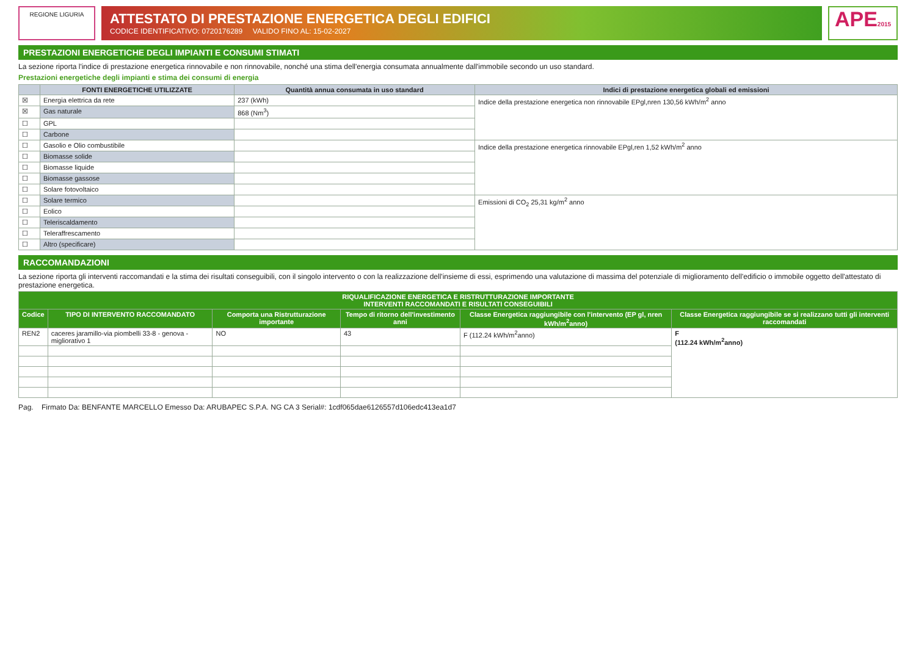REGIONE LIGURIA
ATTESTATO DI PRESTAZIONE ENERGETICA DEGLI EDIFICI
CODICE IDENTIFICATIVO: 0720176289 VALIDO FINO AL: 15-02-2027
APE2015
PRESTAZIONI ENERGETICHE DEGLI IMPIANTI E CONSUMI STIMATI
La sezione riporta l'indice di prestazione energetica rinnovabile e non rinnovabile, nonché una stima dell'energia consumata annualmente dall'immobile secondo un uso standard.
Prestazioni energetiche degli impianti e stima dei consumi di energia
| | FONTI ENERGETICHE UTILIZZATE | Quantità annua consumata in uso standard | Indici di prestazione energetica globali ed emissioni |
| --- | --- | --- | --- |
| ☒ | Energia elettrica da rete | 237 (kWh) | Indice della prestazione energetica non rinnovabile EPgl,nren 130,56 kWh/m<sup>2</sup> anno |
| ☒ | Gas naturale | 868 (Nm<sup>3</sup>) | |
| ☐ | GPL | | |
| ☐ | Carbone | | |
| ☐ | Gasolio e Olio combustibile | | Indice della prestazione energetica rinnovabile EPgl,ren 1,52 kWh/m<sup>2</sup> anno |
| ☐ | Biomasse solide | | |
| ☐ | Biomasse liquide | | |
| ☐ | Biomasse gassose | | |
| ☐ | Solare fotovoltaico | | |
| ☐ | Solare termico | | Emissioni di CO<sub>2</sub> 25,31 kg/m<sup>2</sup> anno |
| ☐ | Eolico | | |
| ☐ | Teleriscaldamento | | |
| ☐ | Teleraffrescamento | | |
| ☐ | Altro (specificare) | | |
RACCOMANDAZIONI
La sezione riporta gli interventi raccomandati e la stima dei risultati conseguibili, con il singolo intervento o con la realizzazione dell'insieme di essi, esprimendo una valutazione di massima del potenziale di miglioramento dell'edificio o immobile oggetto dell'attestato di prestazione energetica.
| RIQUALIFICAZIONE ENERGETICA E RISTRUTTURAZIONE IMPORTANTE INTERVENTI RACCOMANDATI E RISULTATI CONSEGUIBILI | | | | | |
| --- | --- | --- | --- | --- | --- |
| Codice | TIPO DI INTERVENTO RACCOMANDATO | Comporta una Ristrutturazione importante | Tempo di ritorno dell'investimento anni | Classe Energetica raggiungibile con l'intervento (EP gl, nren kWh/m<sup>2</sup>anno) | Classe Energetica raggiungibile se si realizzano tutti gli interventi raccomandati |
| REN2 | caceres jaramillo-via piombelli 33-8 - genova - migliorativo 1 | NO | 43 | F (112.24 kWh/m<sup>2</sup>anno) | F (112.24 kWh/m<sup>2</sup>anno) |
Pag. Firmato Da: BENFANTE MARCELLO Emesso Da: ARUBAPEC S.P.A. NG CA 3 Serial#: 1cdf065dae6126557d106edc413ea1d7